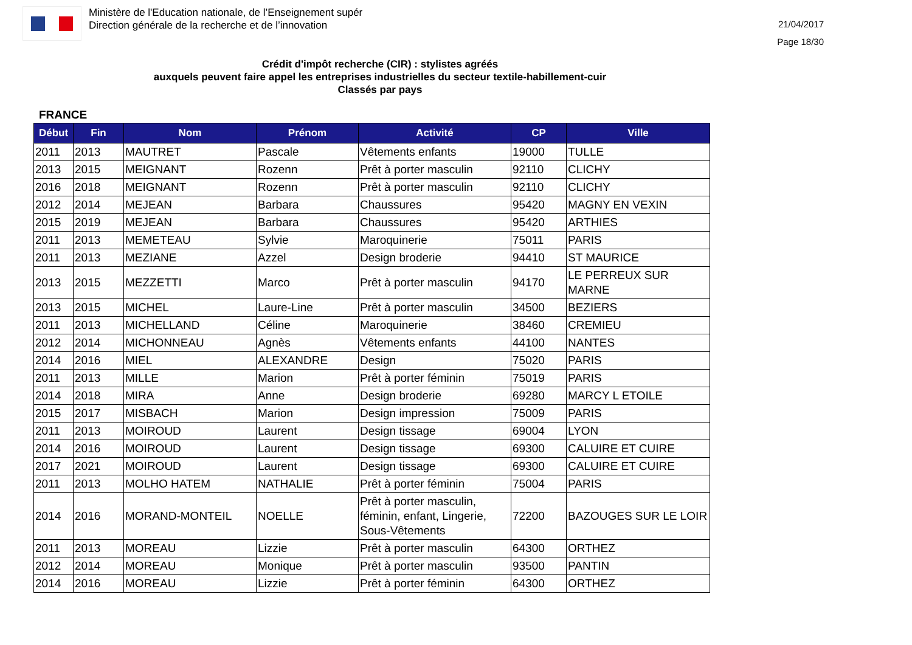Ministère de l'Education nationale, de l’Enseignement supér
Direction générale de la recherche et de l’innovation
21/04/2017
Page 18/30
Crédit d'impôt recherche (CIR) : stylistes agréés
auxquels peuvent faire appel les entreprises industrielles du secteur textile-habillement-cuir
Classés par pays
FRANCE
| Début | Fin | Nom | Prénom | Activité | CP | Ville |
| --- | --- | --- | --- | --- | --- | --- |
| 2011 | 2013 | MAUTRET | Pascale | Vêtements enfants | 19000 | TULLE |
| 2013 | 2015 | MEIGNANT | Rozenn | Prêt à porter masculin | 92110 | CLICHY |
| 2016 | 2018 | MEIGNANT | Rozenn | Prêt à porter masculin | 92110 | CLICHY |
| 2012 | 2014 | MEJEAN | Barbara | Chaussures | 95420 | MAGNY EN VEXIN |
| 2015 | 2019 | MEJEAN | Barbara | Chaussures | 95420 | ARTHIES |
| 2011 | 2013 | MEMETEAU | Sylvie | Maroquinerie | 75011 | PARIS |
| 2011 | 2013 | MEZIANE | Azzel | Design broderie | 94410 | ST MAURICE |
| 2013 | 2015 | MEZZETTI | Marco | Prêt à porter masculin | 94170 | LE PERREUX SUR MARNE |
| 2013 | 2015 | MICHEL | Laure-Line | Prêt à porter masculin | 34500 | BEZIERS |
| 2011 | 2013 | MICHELLAND | Céline | Maroquinerie | 38460 | CREMIEU |
| 2012 | 2014 | MICHONNEAU | Agnès | Vêtements enfants | 44100 | NANTES |
| 2014 | 2016 | MIEL | ALEXANDRE | Design | 75020 | PARIS |
| 2011 | 2013 | MILLE | Marion | Prêt à porter féminin | 75019 | PARIS |
| 2014 | 2018 | MIRA | Anne | Design broderie | 69280 | MARCY L ETOILE |
| 2015 | 2017 | MISBACH | Marion | Design impression | 75009 | PARIS |
| 2011 | 2013 | MOIROUD | Laurent | Design tissage | 69004 | LYON |
| 2014 | 2016 | MOIROUD | Laurent | Design tissage | 69300 | CALUIRE ET CUIRE |
| 2017 | 2021 | MOIROUD | Laurent | Design tissage | 69300 | CALUIRE ET CUIRE |
| 2011 | 2013 | MOLHO HATEM | NATHALIE | Prêt à porter féminin | 75004 | PARIS |
| 2014 | 2016 | MORAND-MONTEIL | NOELLE | Prêt à porter masculin, féminin, enfant, Lingerie, Sous-Vêtements | 72200 | BAZOUGES SUR LE LOIR |
| 2011 | 2013 | MOREAU | Lizzie | Prêt à porter masculin | 64300 | ORTHEZ |
| 2012 | 2014 | MOREAU | Monique | Prêt à porter masculin | 93500 | PANTIN |
| 2014 | 2016 | MOREAU | Lizzie | Prêt à porter féminin | 64300 | ORTHEZ |